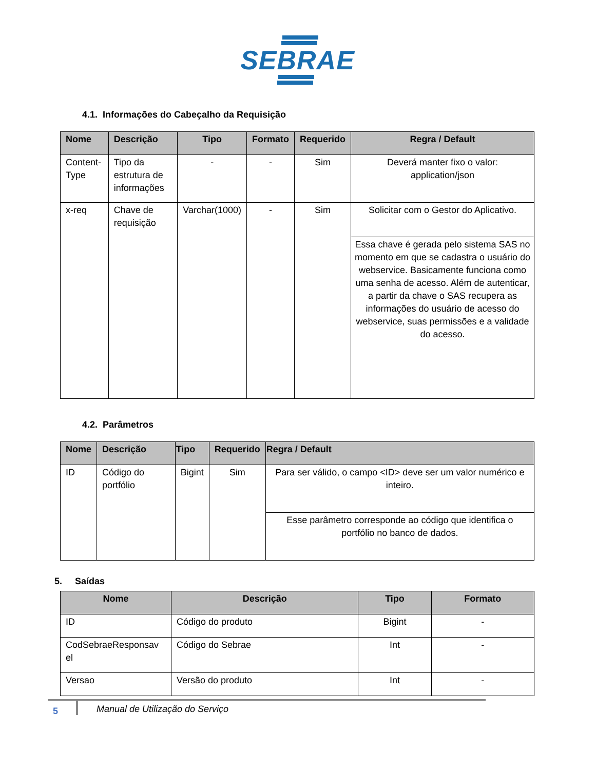SEBRAE
4.1. Informações do Cabeçalho da Requisição
| Nome | Descrição | Tipo | Formato | Requerido | Regra / Default |
| --- | --- | --- | --- | --- | --- |
| Content-Type | Tipo da estrutura de informações | - | - | Sim | Deverá manter fixo o valor: application/json |
| x-req | Chave de requisição | Varchar(1000) | - | Sim | Solicitar com o Gestor do Aplicativo. |
| | | | | | Essa chave é gerada pelo sistema SAS no momento em que se cadastra o usuário do webservice. Basicamente funciona como uma senha de acesso. Além de autenticar, a partir da chave o SAS recupera as informações do usuário de acesso do webservice, suas permissões e a validade do acesso. |
4.2. Parâmetros
| Nome | Descrição | Tipo | Requerido | Regra / Default |
| --- | --- | --- | --- | --- |
| ID | Código do portfólio | Bigint | Sim | Para ser válido, o campo <ID> deve ser um valor numérico e inteiro. |
| | | | | Esse parâmetro corresponde ao código que identifica o portfólio no banco de dados. |
5. Saídas
| Nome | Descrição | Tipo | Formato |
| --- | --- | --- | --- |
| ID | Código do produto | Bigint | - |
| CodSebraeResponsav el | Código do Sebrae | Int | - |
| Versao | Versão do produto | Int | - |
5
Manual de Utilização do Serviço